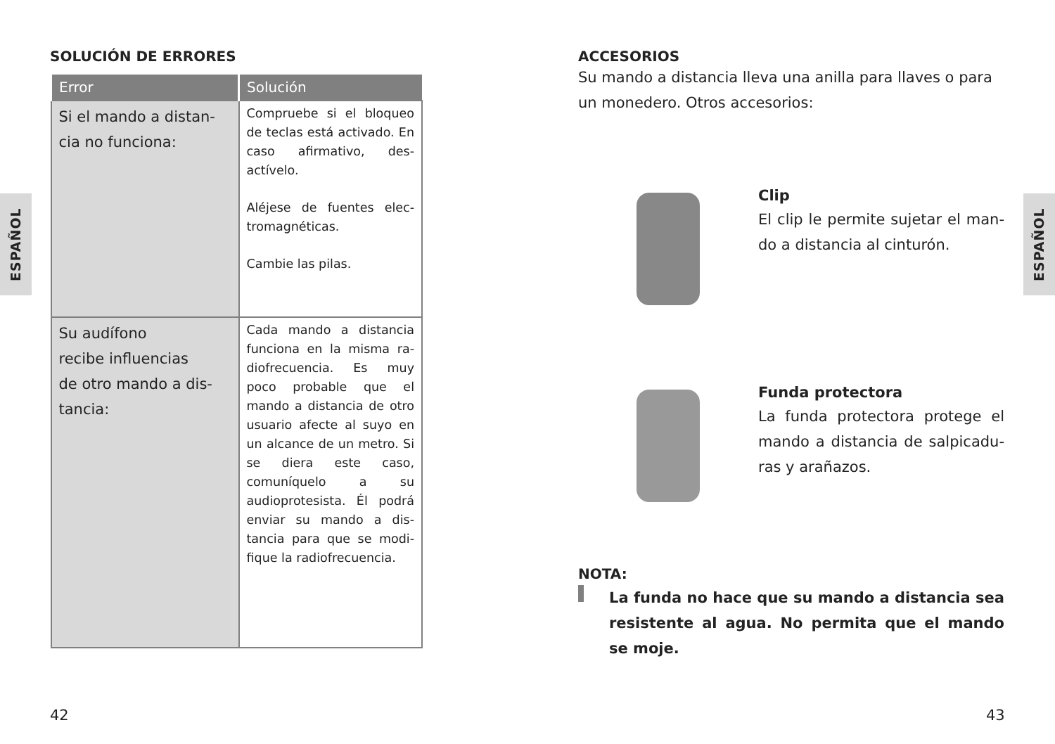ESPAÑOL
ESPAÑOL
SOLUCIÓN DE ERRORES
| Error | Solución |
| --- | --- |
| Si el mando a distan-cia no funciona: | Compruebe si el bloqueo de teclas está activado. En caso afirmativo, des-actívelo. Aléjese de fuentes elec-tromagnéticas. Cambie las pilas. |
| Su audífono recibe influencias de otro mando a dis-tancia: | Cada mando a distancia funciona en la misma ra-diofrecuencia. Es muy poco probable que el mando a distancia de otro usuario afecte al suyo en un alcance de un metro. Si se diera este caso, comuníquelo a su audioprotesista. Él podrá enviar su mando a dis-tancia para que se modi-fique la radiofrecuencia. |
ACCESORIOS
Su mando a distancia lleva una anilla para llaves o para un monedero. Otros accesorios:
Clip
El clip le permite sujetar el man-do a distancia al cinturón.
Funda protectora
La funda protectora protege el mando a distancia de salpicadu-ras y arañazos.
NOTA:
La funda no hace que su mando a distancia sea resistente al agua. No permita que el mando se moje.
42 43